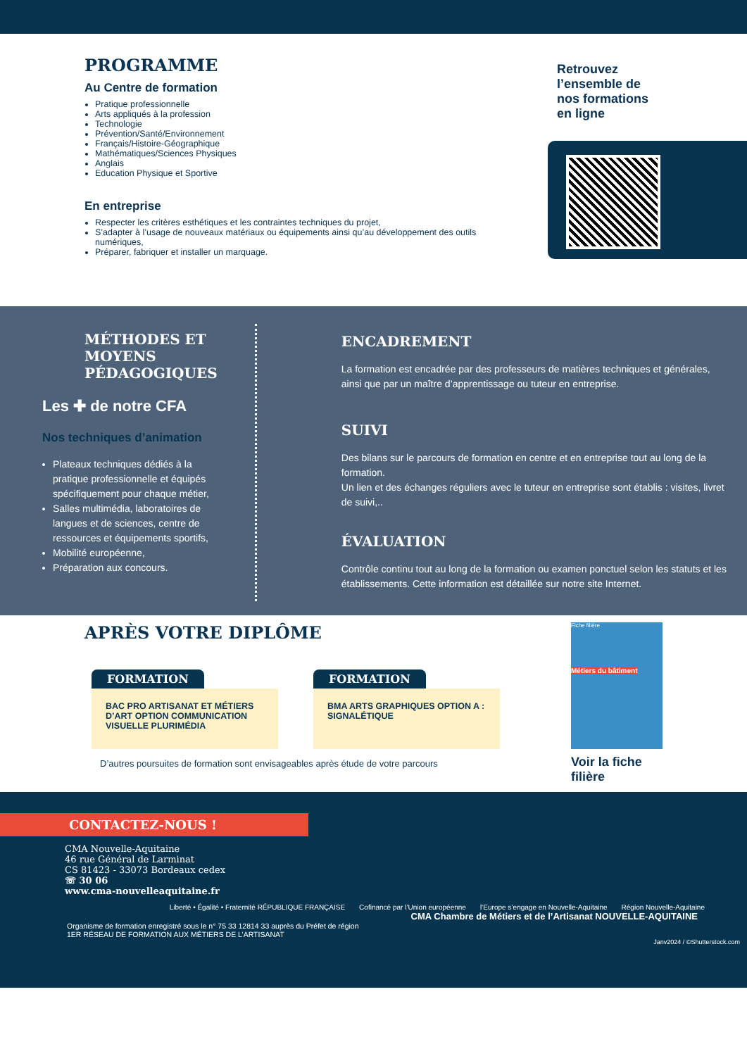PROGRAMME
Au Centre de formation
Pratique professionnelle
Arts appliqués à la profession
Technologie
Prévention/Santé/Environnement
Français/Histoire-Géographique
Mathématiques/Sciences Physiques
Anglais
Education Physique et Sportive
En entreprise
Respecter les critères esthétiques et les contraintes techniques du projet,
S’adapter à l’usage de nouveaux matériaux ou équipements ainsi qu’au développement des outils numériques,
Préparer, fabriquer et installer un marquage.
Retrouvez
l’ensemble de
nos formations
en ligne
MÉTHODES ET MOYENS
PÉDAGOGIQUES
Les ✚ de notre CFA
Nos techniques d’animation
Plateaux techniques dédiés à la pratique professionnelle et équipés spécifiquement pour chaque métier,
Salles multimédia, laboratoires de langues et de sciences, centre de ressources et équipements sportifs,
Mobilité européenne,
Préparation aux concours.
ENCADREMENT
La formation est encadrée par des professeurs de matières techniques et générales, ainsi que par un maître d’apprentissage ou tuteur en entreprise.
SUIVI
Des bilans sur le parcours de formation en centre et en entreprise tout au long de la formation.
Un lien et des échanges réguliers avec le tuteur en entreprise sont établis : visites, livret de suivi,..
ÉVALUATION
Contrôle continu tout au long de la formation ou examen ponctuel selon les statuts et les établissements. Cette information est détaillée sur notre site Internet.
APRÈS VOTRE DIPLÔME
FORMATION
BAC PRO ARTISANAT ET MÉTIERS D’ART OPTION COMMUNICATION VISUELLE PLURIMÉDIA
FORMATION
BMA ARTS GRAPHIQUES OPTION A : SIGNALÉTIQUE
D’autres poursuites de formation sont envisageables après étude de votre parcours
Fiche filière
Métiers du bâtiment
Voir la fiche filière
CONTACTEZ-NOUS !
CMA Nouvelle-Aquitaine
46 rue Général de Larminat
CS 81423 - 33073 Bordeaux cedex
☏ 30 06
www.cma-nouvelleaquitaine.fr
Liberté • Égalité • Fraternité RÉPUBLIQUE FRANÇAISE Cofinancé par l’Union européenne l’Europe s’engage en Nouvelle-Aquitaine Région Nouvelle-Aquitaine
CMA Chambre de Métiers et de l’Artisanat NOUVELLE-AQUITAINE
Organisme de formation enregistré sous le n° 75 33 12814 33 auprès du Préfet de région
1ER RÉSEAU DE FORMATION AUX MÉTIERS DE L’ARTISANAT
Janv2024 / ©Shutterstock.com